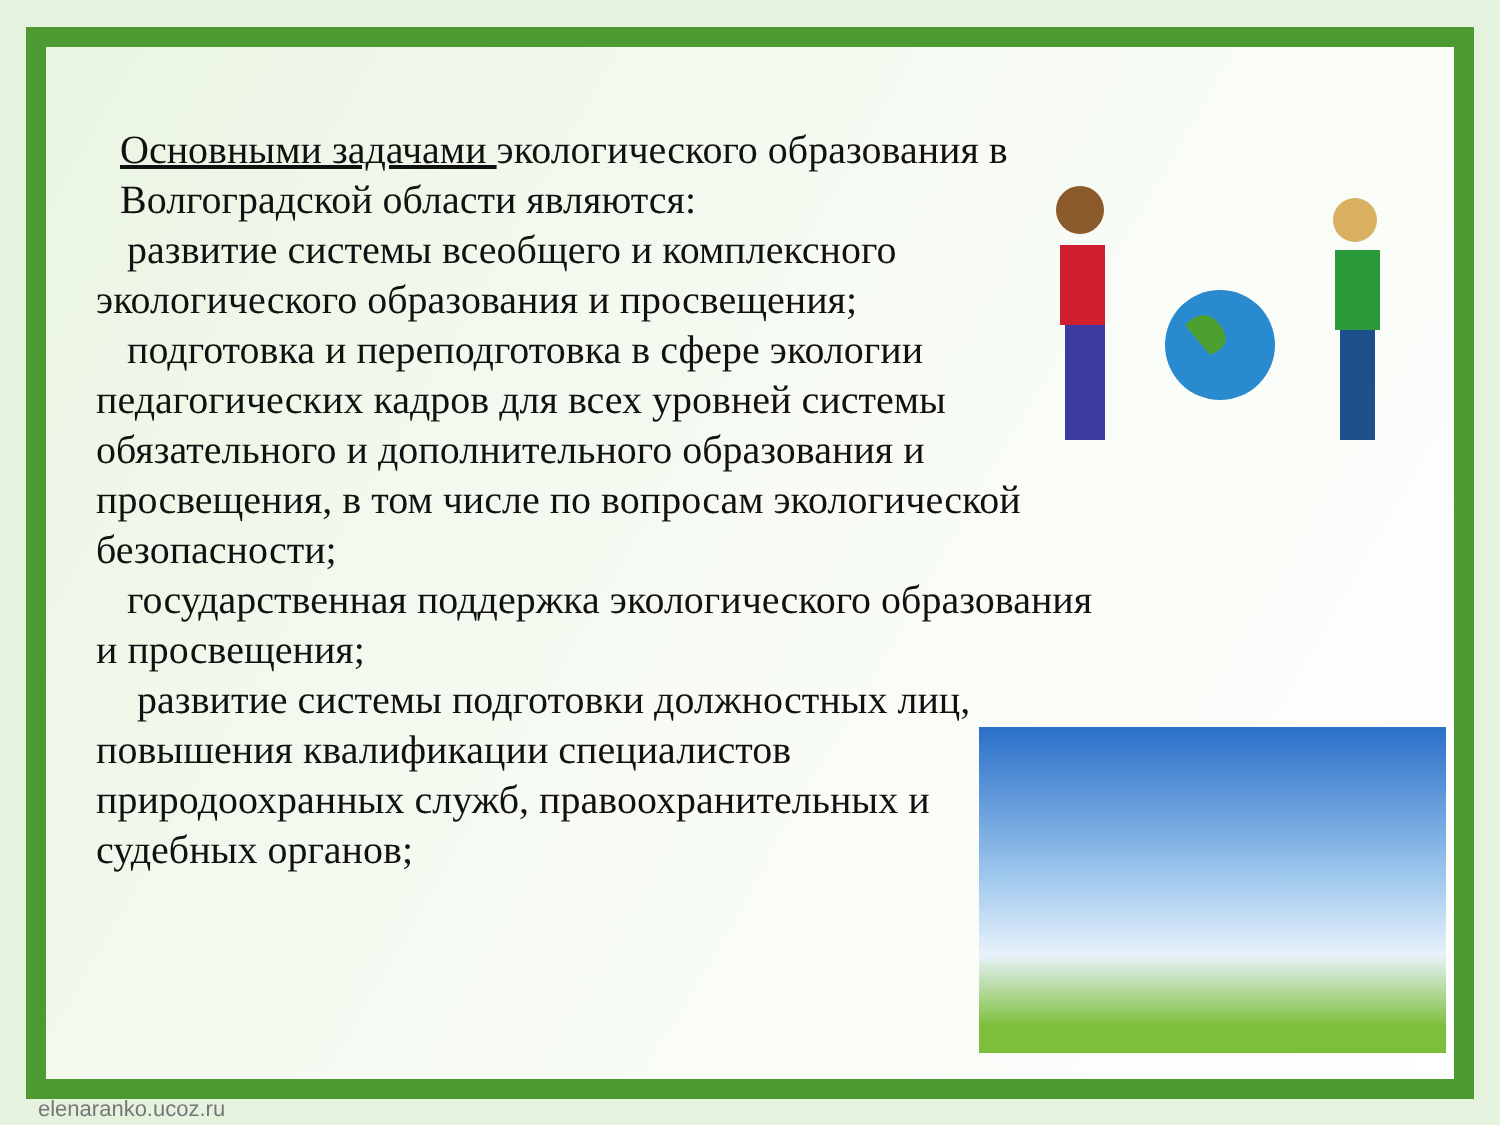Основными задачами экологического образования в Волгоградской области являются:
развитие системы всеобщего и комплексного экологического образования и просвещения;
подготовка и переподготовка в сфере экологии педагогических кадров для всех уровней системы обязательного и дополнительного образования и просвещения, в том числе по вопросам экологической безопасности;
государственная поддержка экологического образования и просвещения;
 развитие системы подготовки должностных лиц, повышения квалификации специалистов природоохранных служб, правоохранительных и судебных органов;
elenaranko.ucoz.ru